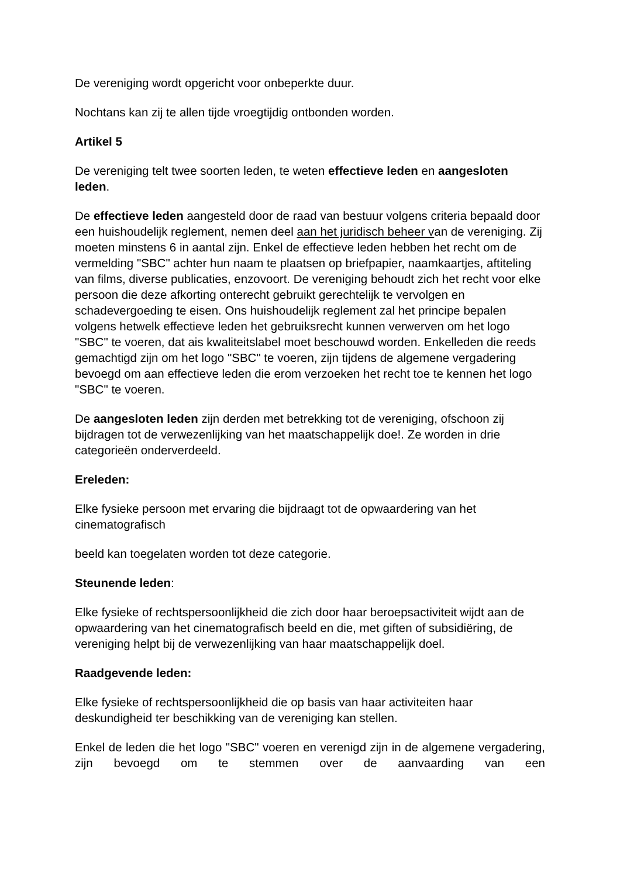De vereniging wordt opgericht voor onbeperkte duur.
Nochtans kan zij te allen tijde vroegtijdig ontbonden worden.
Artikel 5
De vereniging telt twee soorten leden, te weten effectieve leden en aangesloten leden.
De effectieve leden aangesteld door de raad van bestuur volgens criteria bepaald door een huishoudelijk reglement, nemen deel aan het juridisch beheer van de vereniging. Zij moeten minstens 6 in aantal zijn. Enkel de effectieve leden hebben het recht om de vermelding "SBC" achter hun naam te plaatsen op briefpapier, naamkaartjes, aftiteling van films, diverse publicaties, enzovoort. De vereniging behoudt zich het recht voor elke persoon die deze afkorting onterecht gebruikt gerechtelijk te vervolgen en schadevergoeding te eisen. Ons huishoudelijk reglement zal het principe bepalen volgens hetwelk effectieve leden het gebruiksrecht kunnen verwerven om het logo "SBC" te voeren, dat ais kwaliteitslabel moet beschouwd worden. Enkelleden die reeds gemachtigd zijn om het logo "SBC" te voeren, zijn tijdens de algemene vergadering bevoegd om aan effectieve leden die erom verzoeken het recht toe te kennen het logo "SBC" te voeren.
De aangesloten leden zijn derden met betrekking tot de vereniging, ofschoon zij bijdragen tot de verwezenlijking van het maatschappelijk doe!. Ze worden in drie categorieën onderverdeeld.
Ereleden:
Elke fysieke persoon met ervaring die bijdraagt tot de opwaardering van het cinematografisch
beeld kan toegelaten worden tot deze categorie.
Steunende leden:
Elke fysieke of rechtspersoonlijkheid die zich door haar beroepsactiviteit wijdt aan de opwaardering van het cinematografisch beeld en die, met giften of subsidiëring, de vereniging helpt bij de verwezenlijking van haar maatschappelijk doel.
Raadgevende leden:
Elke fysieke of rechtspersoonlijkheid die op basis van haar activiteiten haar deskundigheid ter beschikking van de vereniging kan stellen.
Enkel de leden die het logo "SBC" voeren en verenigd zijn in de algemene vergadering, zijn bevoegd om te stemmen over de aanvaarding van een